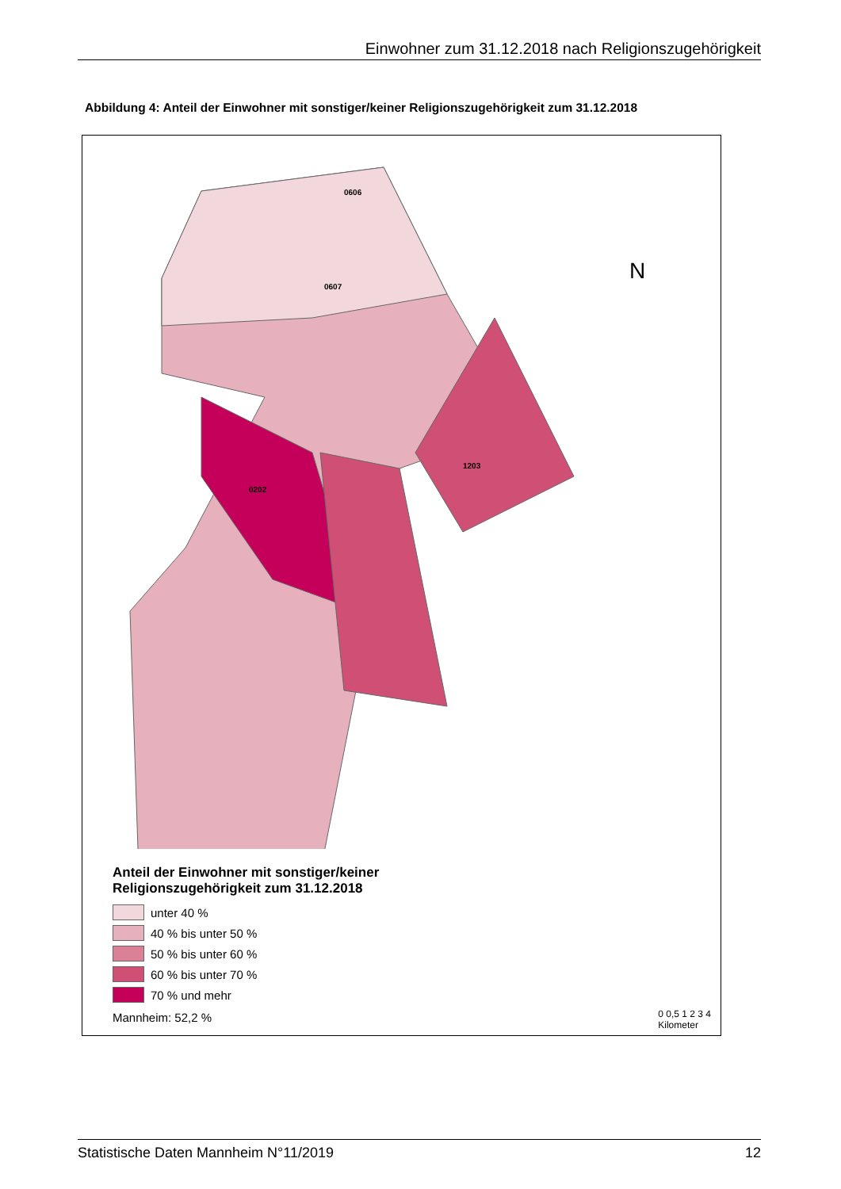Einwohner zum 31.12.2018 nach Religionszugehörigkeit
Abbildung 4: Anteil der Einwohner mit sonstiger/keiner Religionszugehörigkeit zum 31.12.2018
0606
0607
0202
1203
N
Anteil der Einwohner mit sonstiger/keiner
Religionszugehörigkeit zum 31.12.2018
unter 40 %
40 % bis unter 50 %
50 % bis unter 60 %
60 % bis unter 70 %
70 % und mehr
Mannheim: 52,2 %
0 0,5 1 2 3 4
Kilometer
Statistische Daten Mannheim N°11/2019 12